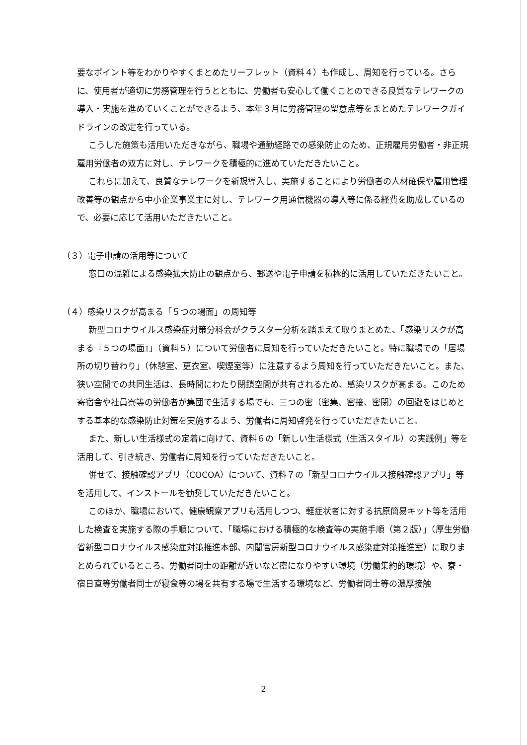要なポイント等をわかりやすくまとめたリーフレット（資料４）も作成し、周知を行っている。さらに、使用者が適切に労務管理を行うとともに、労働者も安心して働くことのできる良質なテレワークの導入・実施を進めていくことができるよう、本年３月に労務管理の留意点等をまとめたテレワークガイドラインの改定を行っている。
こうした施策も活用いただきながら、職場や通勤経路での感染防止のため、正規雇用労働者・非正規雇用労働者の双方に対し、テレワークを積極的に進めていただきたいこと。
これらに加えて、良質なテレワークを新規導入し、実施することにより労働者の人材確保や雇用管理改善等の観点から中小企業事業主に対し、テレワーク用通信機器の導入等に係る経費を助成しているので、必要に応じて活用いただきたいこと。
（３）電子申請の活用等について
窓口の混雑による感染拡大防止の観点から、郵送や電子申請を積極的に活用していただきたいこと。
（４）感染リスクが高まる「５つの場面」の周知等
新型コロナウイルス感染症対策分科会がクラスター分析を踏まえて取りまとめた、「感染リスクが高まる『５つの場面』」（資料５）について労働者に周知を行っていただきたいこと。特に職場での「居場所の切り替わり」（休憩室、更衣室、喫煙室等）に注意するよう周知を行っていただきたいこと。また、狭い空間での共同生活は、長時間にわたり閉鎖空間が共有されるため、感染リスクが高まる。このため寄宿舎や社員寮等の労働者が集団で生活する場でも、三つの密（密集、密接、密閉）の回避をはじめとする基本的な感染防止対策を実施するよう、労働者に周知啓発を行っていただきたいこと。
また、新しい生活様式の定着に向けて、資料６の「新しい生活様式（生活スタイル）の実践例」等を活用して、引き続き、労働者に周知を行っていただきたいこと。
併せて、接触確認アプリ（COCOA）について、資料７の「新型コロナウイルス接触確認アプリ」等を活用して、インストールを勧奨していただきたいこと。
このほか、職場において、健康観察アプリも活用しつつ、軽症状者に対する抗原簡易キット等を活用した検査を実施する際の手順について、「職場における積極的な検査等の実施手順（第２版）」（厚生労働省新型コロナウイルス感染症対策推進本部、内閣官房新型コロナウイルス感染症対策推進室）に取りまとめられているところ、労働者同士の距離が近いなど密になりやすい環境（労働集約的環境）や、寮・宿日直等労働者同士が寝食等の場を共有する場で生活する環境など、労働者同士等の濃厚接触
2